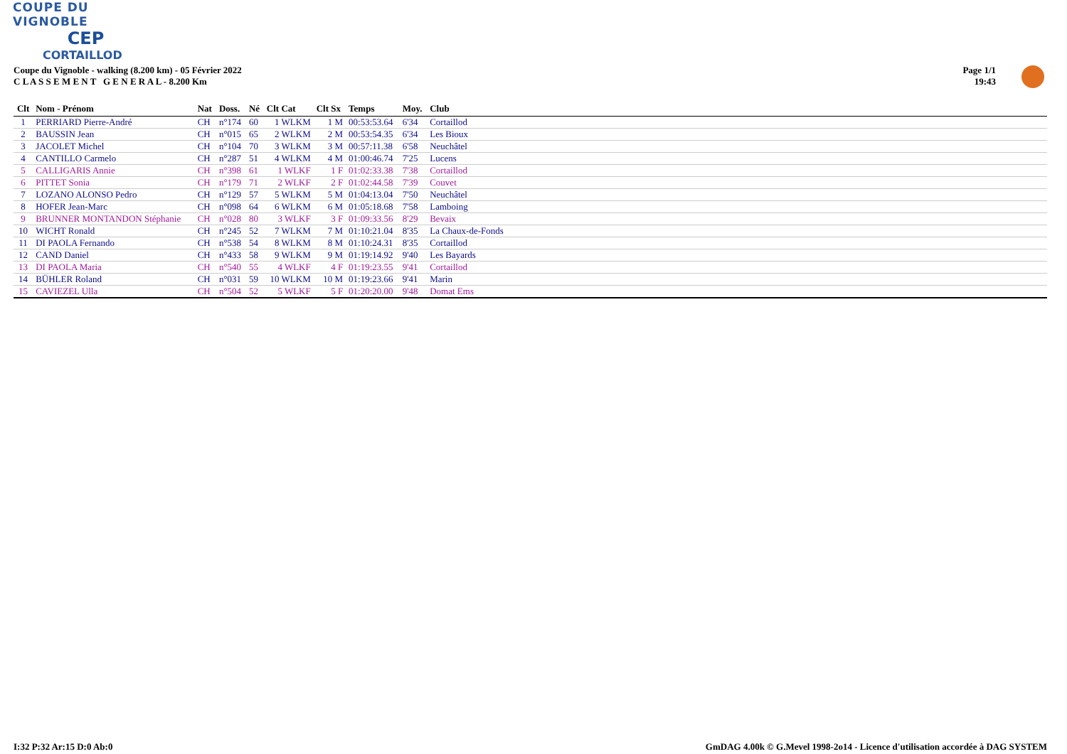COUPE DU VIGNOBLE
CEP
CORTAILLOD
Coupe du Vignoble - walking (8.200 km) - 05 Février 2022
C L A S S E M E N T G E N E R A L - 8.200 Km
Page 1/1
19:43
| Clt | Nom - Prénom | Nat | Doss. | Né | Clt Cat | Clt Sx | Temps | Moy. | Club |
| --- | --- | --- | --- | --- | --- | --- | --- | --- | --- |
| 1 | PERRIARD Pierre-André | CH | n°174 | 60 | 1 WLKM | 1 M | 00:53:53.64 | 6'34 | Cortaillod |
| 2 | BAUSSIN Jean | CH | n°015 | 65 | 2 WLKM | 2 M | 00:53:54.35 | 6'34 | Les Bioux |
| 3 | JACOLET Michel | CH | n°104 | 70 | 3 WLKM | 3 M | 00:57:11.38 | 6'58 | Neuchâtel |
| 4 | CANTILLO Carmelo | CH | n°287 | 51 | 4 WLKM | 4 M | 01:00:46.74 | 7'25 | Lucens |
| 5 | CALLIGARIS Annie | CH | n°398 | 61 | 1 WLKF | 1 F | 01:02:33.38 | 7'38 | Cortaillod |
| 6 | PITTET Sonia | CH | n°179 | 71 | 2 WLKF | 2 F | 01:02:44.58 | 7'39 | Couvet |
| 7 | LOZANO ALONSO Pedro | CH | n°129 | 57 | 5 WLKM | 5 M | 01:04:13.04 | 7'50 | Neuchâtel |
| 8 | HOFER Jean-Marc | CH | n°098 | 64 | 6 WLKM | 6 M | 01:05:18.68 | 7'58 | Lamboing |
| 9 | BRUNNER MONTANDON Stéphanie | CH | n°028 | 80 | 3 WLKF | 3 F | 01:09:33.56 | 8'29 | Bevaix |
| 10 | WICHT Ronald | CH | n°245 | 52 | 7 WLKM | 7 M | 01:10:21.04 | 8'35 | La Chaux-de-Fonds |
| 11 | DI PAOLA Fernando | CH | n°538 | 54 | 8 WLKM | 8 M | 01:10:24.31 | 8'35 | Cortaillod |
| 12 | CAND Daniel | CH | n°433 | 58 | 9 WLKM | 9 M | 01:19:14.92 | 9'40 | Les Bayards |
| 13 | DI PAOLA Maria | CH | n°540 | 55 | 4 WLKF | 4 F | 01:19:23.55 | 9'41 | Cortaillod |
| 14 | BÜHLER Roland | CH | n°031 | 59 | 10 WLKM | 10 M | 01:19:23.66 | 9'41 | Marin |
| 15 | CAVIEZEL Ulla | CH | n°504 | 52 | 5 WLKF | 5 F | 01:20:20.00 | 9'48 | Domat Ems |
I:32 P:32 Ar:15 D:0 Ab:0
GmDAG 4.00k © G.Mevel 1998-2o14 - Licence d'utilisation accordée à DAG SYSTEM